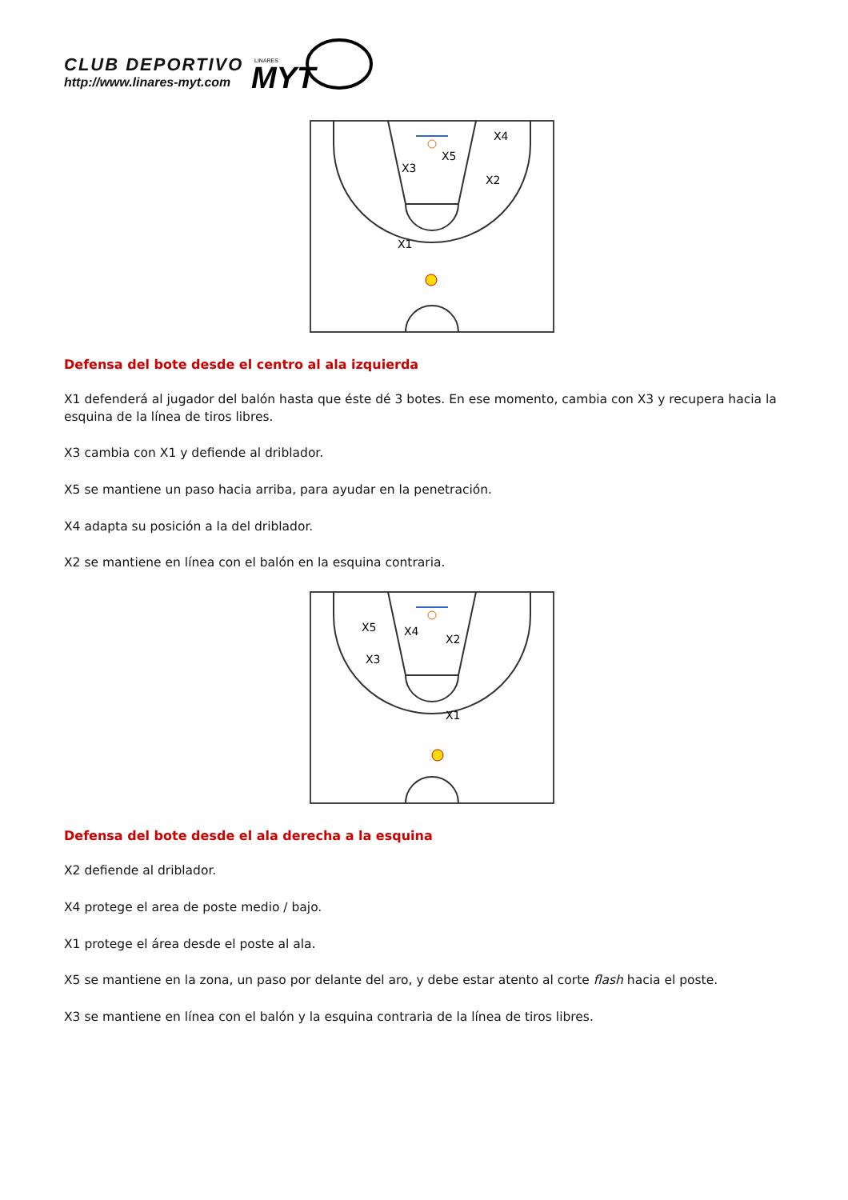CLUB DEPORTIVO
http://www.linares-myt.com
MYT
LINARES
X3
X5
X4
X2
X1
Defensa del bote desde el centro al ala izquierda
X1 defenderá al jugador del balón hasta que éste dé 3 botes. En ese momento, cambia con X3 y recupera hacia la esquina de la línea de tiros libres.
X3 cambia con X1 y defiende al driblador.
X5 se mantiene un paso hacia arriba, para ayudar en la penetración.
X4 adapta su posición a la del driblador.
X2 se mantiene en línea con el balón en la esquina contraria.
X5
X4
X2
X3
X1
Defensa del bote desde el ala derecha a la esquina
X2 defiende al driblador.
X4 protege el area de poste medio / bajo.
X1 protege el área desde el poste al ala.
X5 se mantiene en la zona, un paso por delante del aro, y debe estar atento al corte flash hacia el poste.
X3 se mantiene en línea con el balón y la esquina contraria de la línea de tiros libres.